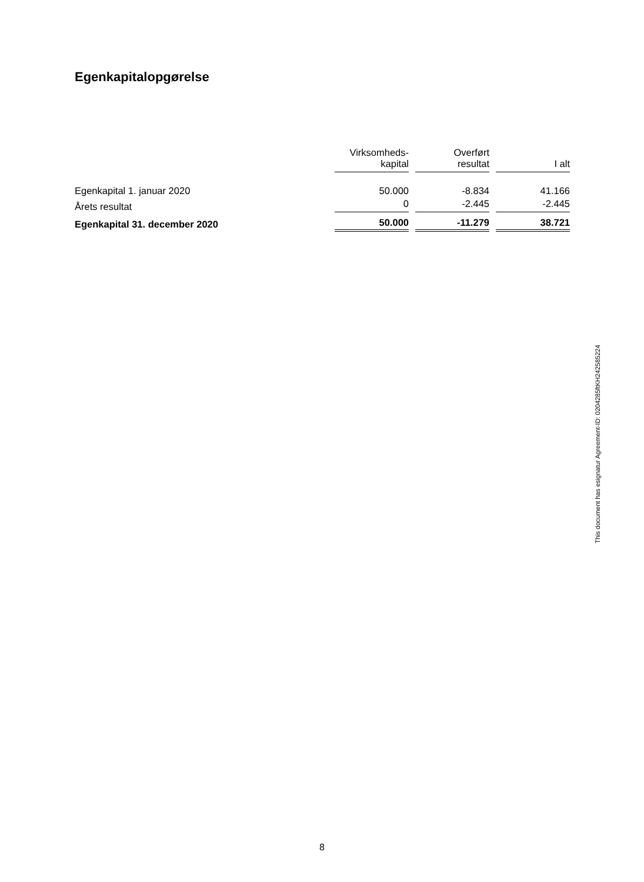Egenkapitalopgørelse
| | Virksomheds- kapital | | Overført resultat | | I alt |
| --- | --- | --- | --- | --- | --- |
| Egenkapital 1. januar 2020 | 50.000 | | -8.834 | | 41.166 |
| Årets resultat | 0 | | -2.445 | | -2.445 |
| Egenkapital 31. december 2020 | 50.000 | | -11.279 | | 38.721 |
This document has esignatur Agreement-ID: 0204285ftKH242585224
8